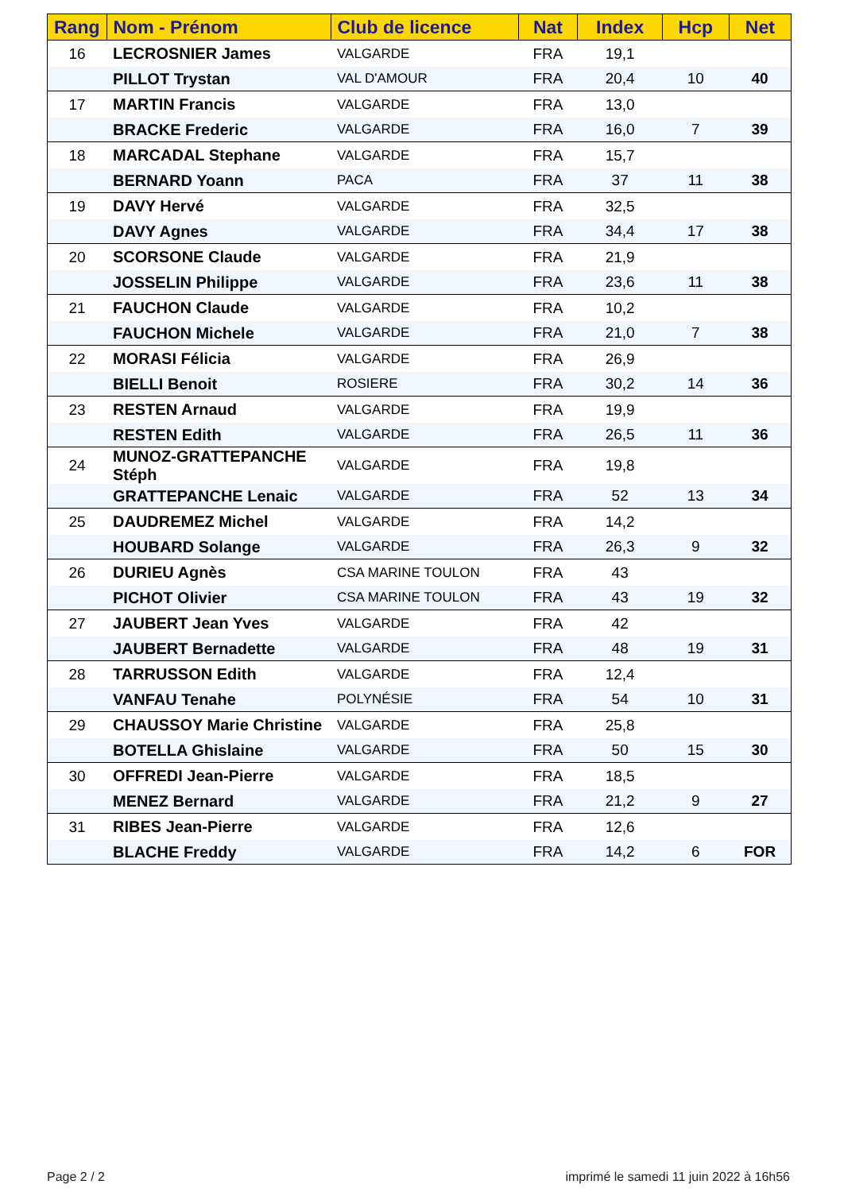| Rang | Nom - Prénom | Club de licence | Nat | Index | Hcp | Net |
| --- | --- | --- | --- | --- | --- | --- |
| 16 | LECROSNIER James | VALGARDE | FRA | 19,1 | | |
| | PILLOT Trystan | VAL D'AMOUR | FRA | 20,4 | 10 | 40 |
| 17 | MARTIN Francis | VALGARDE | FRA | 13,0 | | |
| | BRACKE Frederic | VALGARDE | FRA | 16,0 | 7 | 39 |
| 18 | MARCADAL Stephane | VALGARDE | FRA | 15,7 | | |
| | BERNARD Yoann | PACA | FRA | 37 | 11 | 38 |
| 19 | DAVY Hervé | VALGARDE | FRA | 32,5 | | |
| | DAVY Agnes | VALGARDE | FRA | 34,4 | 17 | 38 |
| 20 | SCORSONE Claude | VALGARDE | FRA | 21,9 | | |
| | JOSSELIN Philippe | VALGARDE | FRA | 23,6 | 11 | 38 |
| 21 | FAUCHON Claude | VALGARDE | FRA | 10,2 | | |
| | FAUCHON Michele | VALGARDE | FRA | 21,0 | 7 | 38 |
| 22 | MORASI Félicia | VALGARDE | FRA | 26,9 | | |
| | BIELLI Benoit | ROSIERE | FRA | 30,2 | 14 | 36 |
| 23 | RESTEN Arnaud | VALGARDE | FRA | 19,9 | | |
| | RESTEN Edith | VALGARDE | FRA | 26,5 | 11 | 36 |
| 24 | MUNOZ-GRATTEPANCHE Stéph | VALGARDE | FRA | 19,8 | | |
| | GRATTEPANCHE Lenaic | VALGARDE | FRA | 52 | 13 | 34 |
| 25 | DAUDREMEZ Michel | VALGARDE | FRA | 14,2 | | |
| | HOUBARD Solange | VALGARDE | FRA | 26,3 | 9 | 32 |
| 26 | DURIEU Agnès | CSA MARINE TOULON | FRA | 43 | | |
| | PICHOT Olivier | CSA MARINE TOULON | FRA | 43 | 19 | 32 |
| 27 | JAUBERT Jean Yves | VALGARDE | FRA | 42 | | |
| | JAUBERT Bernadette | VALGARDE | FRA | 48 | 19 | 31 |
| 28 | TARRUSSON Edith | VALGARDE | FRA | 12,4 | | |
| | VANFAU Tenahe | POLYNÉSIE | FRA | 54 | 10 | 31 |
| 29 | CHAUSSOY Marie Christine | VALGARDE | FRA | 25,8 | | |
| | BOTELLA Ghislaine | VALGARDE | FRA | 50 | 15 | 30 |
| 30 | OFFREDI Jean-Pierre | VALGARDE | FRA | 18,5 | | |
| | MENEZ Bernard | VALGARDE | FRA | 21,2 | 9 | 27 |
| 31 | RIBES Jean-Pierre | VALGARDE | FRA | 12,6 | | |
| | BLACHE Freddy | VALGARDE | FRA | 14,2 | 6 | FOR |
Page 2 / 2
imprimé le samedi 11 juin 2022 à 16h56